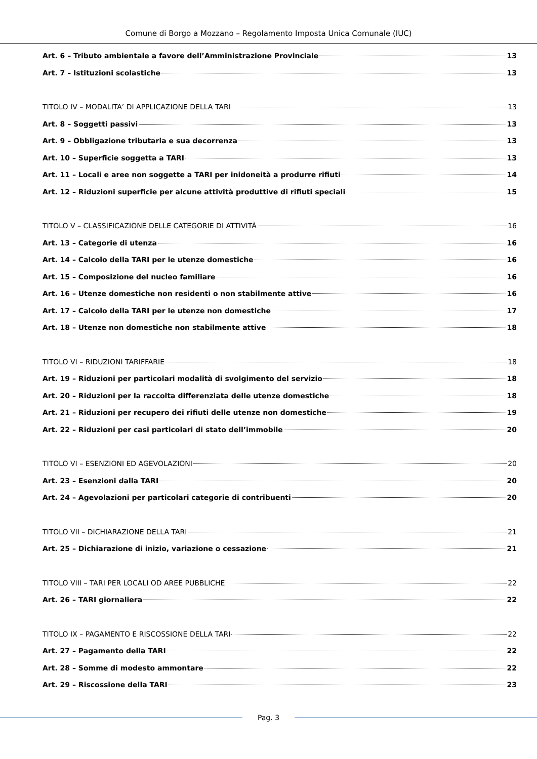Comune di Borgo a Mozzano – Regolamento Imposta Unica Comunale (IUC)
Art. 6 – Tributo ambientale a favore dell’Amministrazione Provinciale 13
Art. 7 – Istituzioni scolastiche 13
TITOLO IV – MODALITA’ DI APPLICAZIONE DELLA TARI 13
Art. 8 – Soggetti passivi 13
Art. 9 – Obbligazione tributaria e sua decorrenza 13
Art. 10 – Superficie soggetta a TARI 13
Art. 11 – Locali e aree non soggette a TARI per inidoneità a produrre rifiuti 14
Art. 12 – Riduzioni superficie per alcune attività produttive di rifiuti speciali 15
TITOLO V – CLASSIFICAZIONE DELLE CATEGORIE DI ATTIVITÀ 16
Art. 13 – Categorie di utenza 16
Art. 14 – Calcolo della TARI per le utenze domestiche 16
Art. 15 – Composizione del nucleo familiare 16
Art. 16 – Utenze domestiche non residenti o non stabilmente attive 16
Art. 17 – Calcolo della TARI per le utenze non domestiche 17
Art. 18 – Utenze non domestiche non stabilmente attive 18
TITOLO VI – RIDUZIONI TARIFFARIE 18
Art. 19 – Riduzioni per particolari modalità di svolgimento del servizio 18
Art. 20 – Riduzioni per la raccolta differenziata delle utenze domestiche 18
Art. 21 – Riduzioni per recupero dei rifiuti delle utenze non domestiche 19
Art. 22 – Riduzioni per casi particolari di stato dell’immobile 20
TITOLO VI – ESENZIONI ED AGEVOLAZIONI 20
Art. 23 – Esenzioni dalla TARI 20
Art. 24 – Agevolazioni per particolari categorie di contribuenti 20
TITOLO VII – DICHIARAZIONE DELLA TARI 21
Art. 25 – Dichiarazione di inizio, variazione o cessazione 21
TITOLO VIII – TARI PER LOCALI OD AREE PUBBLICHE 22
Art. 26 – TARI giornaliera 22
TITOLO IX – PAGAMENTO E RISCOSSIONE DELLA TARI 22
Art. 27 – Pagamento della TARI 22
Art. 28 – Somme di modesto ammontare 22
Art. 29 – Riscossione della TARI 23
Pag. 3